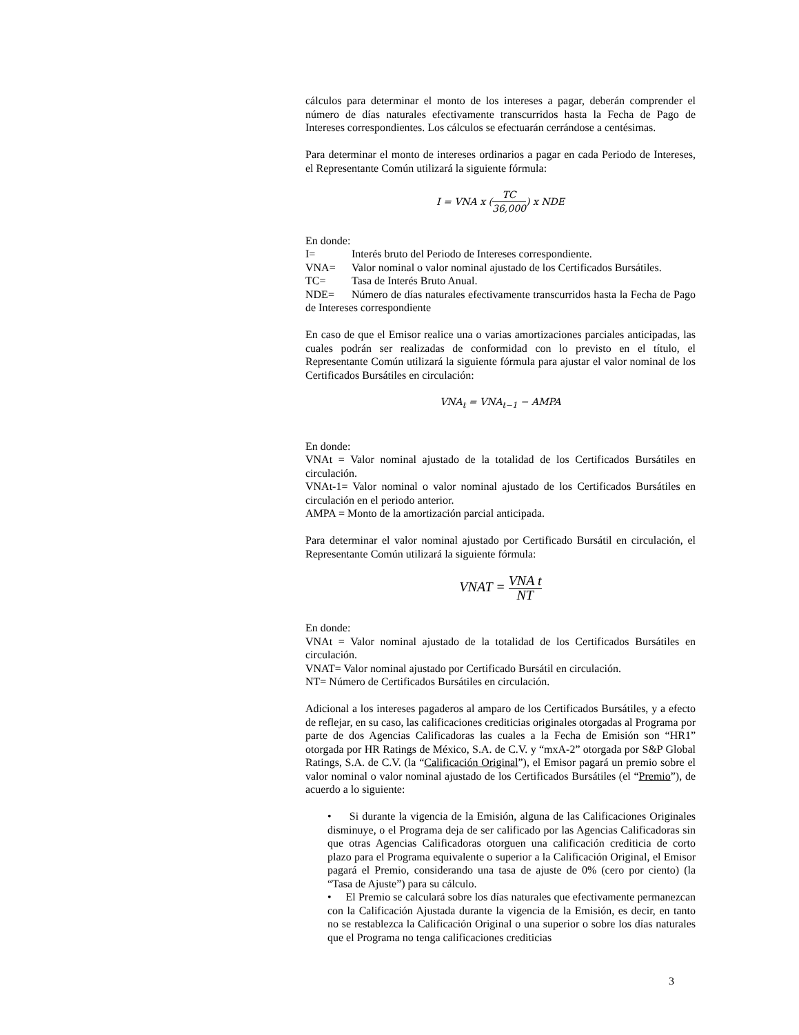cálculos para determinar el monto de los intereses a pagar, deberán comprender el número de días naturales efectivamente transcurridos hasta la Fecha de Pago de Intereses correspondientes. Los cálculos se efectuarán cerrándose a centésimas.
Para determinar el monto de intereses ordinarios a pagar en cada Periodo de Intereses, el Representante Común utilizará la siguiente fórmula:
I = VNA x (TC 36,000) x NDE
En donde:
I= Interés bruto del Periodo de Intereses correspondiente.
VNA= Valor nominal o valor nominal ajustado de los Certificados Bursátiles.
TC= Tasa de Interés Bruto Anual.
NDE= Número de días naturales efectivamente transcurridos hasta la Fecha de Pago de Intereses correspondiente
En caso de que el Emisor realice una o varias amortizaciones parciales anticipadas, las cuales podrán ser realizadas de conformidad con lo previsto en el título, el Representante Común utilizará la siguiente fórmula para ajustar el valor nominal de los Certificados Bursátiles en circulación:
VNA<sub>t</sub> = VNA<sub>t−1</sub> − AMPA
En donde:
VNAt = Valor nominal ajustado de la totalidad de los Certificados Bursátiles en circulación.
VNAt-1= Valor nominal o valor nominal ajustado de los Certificados Bursátiles en circulación en el periodo anterior.
AMPA = Monto de la amortización parcial anticipada.
Para determinar el valor nominal ajustado por Certificado Bursátil en circulación, el Representante Común utilizará la siguiente fórmula:
VNAT = VNA t NT
En donde:
VNAt = Valor nominal ajustado de la totalidad de los Certificados Bursátiles en circulación.
VNAT= Valor nominal ajustado por Certificado Bursátil en circulación.
NT= Número de Certificados Bursátiles en circulación.
Adicional a los intereses pagaderos al amparo de los Certificados Bursátiles, y a efecto de reflejar, en su caso, las calificaciones crediticias originales otorgadas al Programa por parte de dos Agencias Calificadoras las cuales a la Fecha de Emisión son “HR1” otorgada por HR Ratings de México, S.A. de C.V. y “mxA-2” otorgada por S&P Global Ratings, S.A. de C.V. (la “Calificación Original”), el Emisor pagará un premio sobre el valor nominal o valor nominal ajustado de los Certificados Bursátiles (el “Premio”), de acuerdo a lo siguiente:
• Si durante la vigencia de la Emisión, alguna de las Calificaciones Originales disminuye, o el Programa deja de ser calificado por las Agencias Calificadoras sin que otras Agencias Calificadoras otorguen una calificación crediticia de corto plazo para el Programa equivalente o superior a la Calificación Original, el Emisor pagará el Premio, considerando una tasa de ajuste de 0% (cero por ciento) (la “Tasa de Ajuste”) para su cálculo.
• El Premio se calculará sobre los días naturales que efectivamente permanezcan con la Calificación Ajustada durante la vigencia de la Emisión, es decir, en tanto no se restablezca la Calificación Original o una superior o sobre los días naturales que el Programa no tenga calificaciones crediticias
3